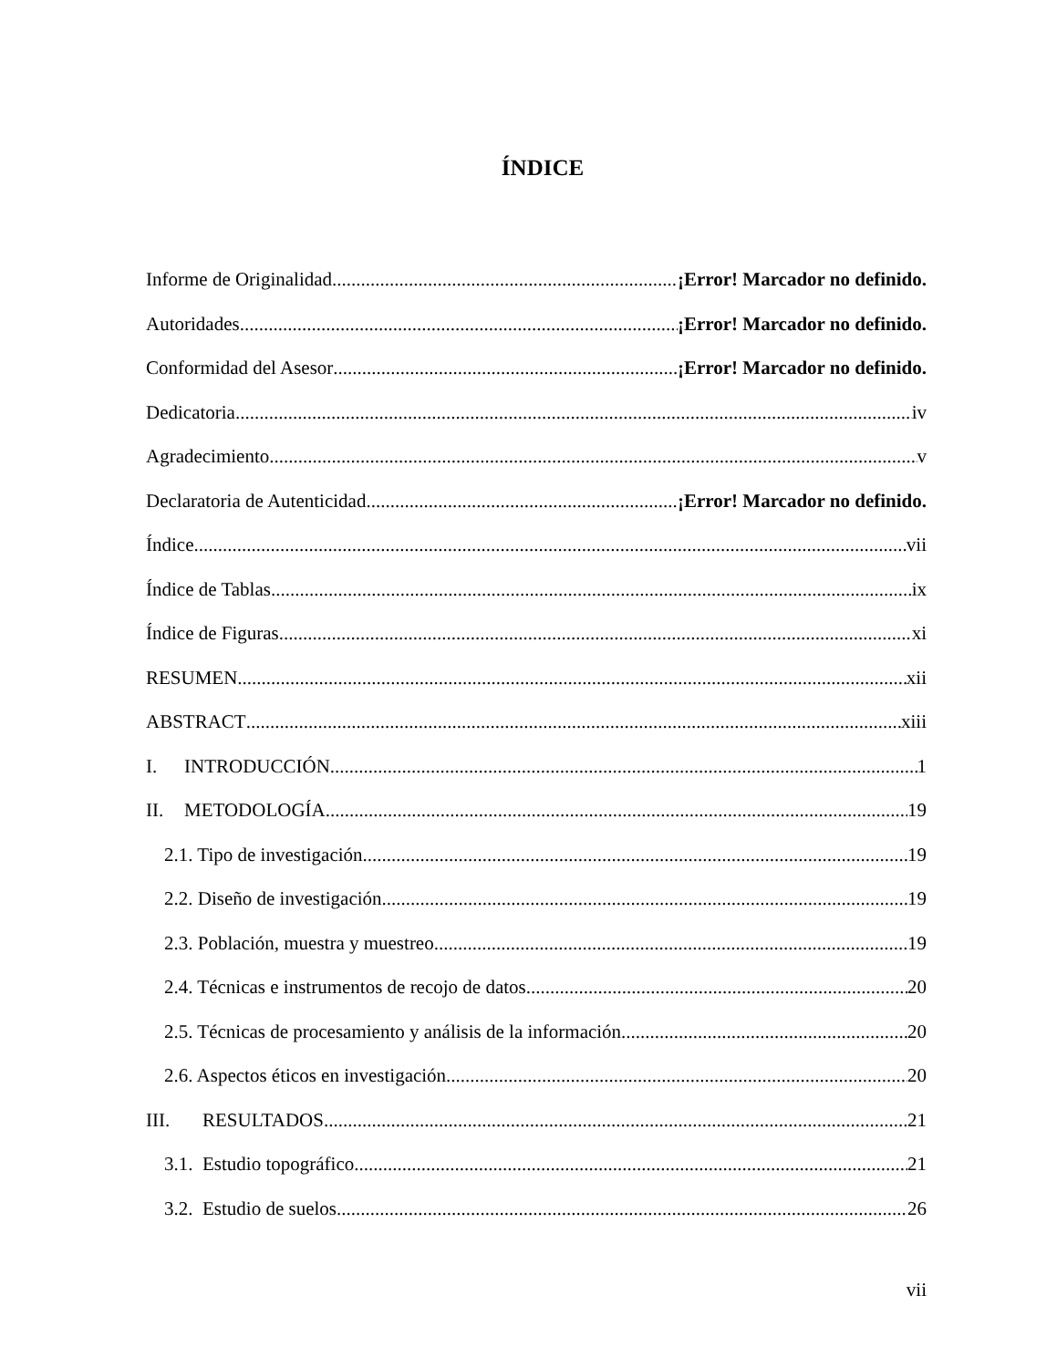ÍNDICE
Informe de Originalidad ¡Error! Marcador no definido.
Autoridades ¡Error! Marcador no definido.
Conformidad del Asesor ¡Error! Marcador no definido.
Dedicatoria iv
Agradecimiento v
Declaratoria de Autenticidad ¡Error! Marcador no definido.
Índice vii
Índice de Tablas ix
Índice de Figuras xi
RESUMEN xii
ABSTRACT xiii
I. INTRODUCCIÓN 1
II. METODOLOGÍA 19
2.1. Tipo de investigación 19
2.2. Diseño de investigación 19
2.3. Población, muestra y muestreo 19
2.4. Técnicas e instrumentos de recojo de datos 20
2.5. Técnicas de procesamiento y análisis de la información 20
2.6. Aspectos éticos en investigación 20
III. RESULTADOS 21
3.1. Estudio topográfico 21
3.2. Estudio de suelos 26
vii